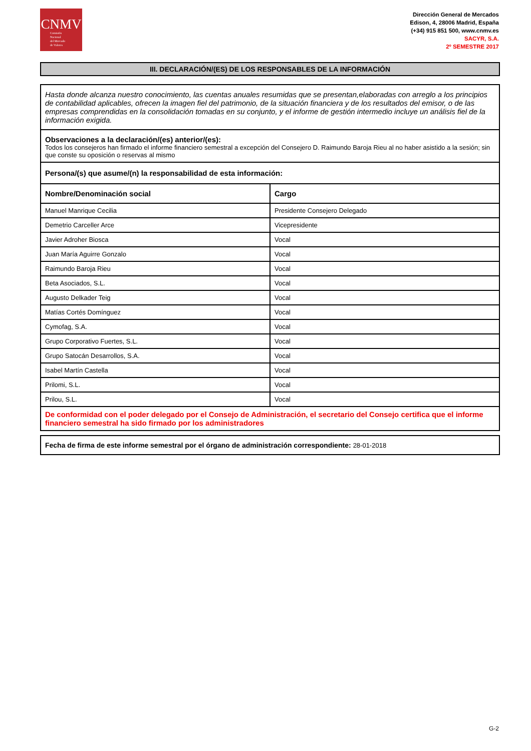CNMV
Comisión
Nacional
del Mercado
de Valores
Dirección General de Mercados
Edison, 4, 28006 Madrid, España
(+34) 915 851 500, www.cnmv.es
SACYR, S.A.
2º SEMESTRE 2017
III. DECLARACIÓN/(ES) DE LOS RESPONSABLES DE LA INFORMACIÓN
| Hasta donde alcanza nuestro conocimiento, las cuentas anuales resumidas que se presentan,elaboradas con arreglo a los principios de contabilidad aplicables, ofrecen la imagen fiel del patrimonio, de la situación financiera y de los resultados del emisor, o de las empresas comprendidas en la consolidación tomadas en su conjunto, y el informe de gestión intermedio incluye un análisis fiel de la información exigida. | |
| Observaciones a la declaración/(es) anterior/(es): Todos los consejeros han firmado el informe financiero semestral a excepción del Consejero D. Raimundo Baroja Rieu al no haber asistido a la sesión; sin que conste su oposición o reservas al mismo | |
| Persona/(s) que asume/(n) la responsabilidad de esta información: | |
| Nombre/Denominación social | Cargo |
| Manuel Manrique Cecilia | Presidente Consejero Delegado |
| Demetrio Carceller Arce | Vicepresidente |
| Javier Adroher Biosca | Vocal |
| Juan María Aguirre Gonzalo | Vocal |
| Raimundo Baroja Rieu | Vocal |
| Beta Asociados, S.L. | Vocal |
| Augusto Delkader Teig | Vocal |
| Matías Cortés Domínguez | Vocal |
| Cymofag, S.A. | Vocal |
| Grupo Corporativo Fuertes, S.L. | Vocal |
| Grupo Satocán Desarrollos, S.A. | Vocal |
| Isabel Martín Castella | Vocal |
| Prilomi, S.L. | Vocal |
| Prilou, S.L. | Vocal |
| De conformidad con el poder delegado por el Consejo de Administración, el secretario del Consejo certifica que el informe financiero semestral ha sido firmado por los administradores | |
Fecha de firma de este informe semestral por el órgano de administración correspondiente: 28-01-2018
G-2